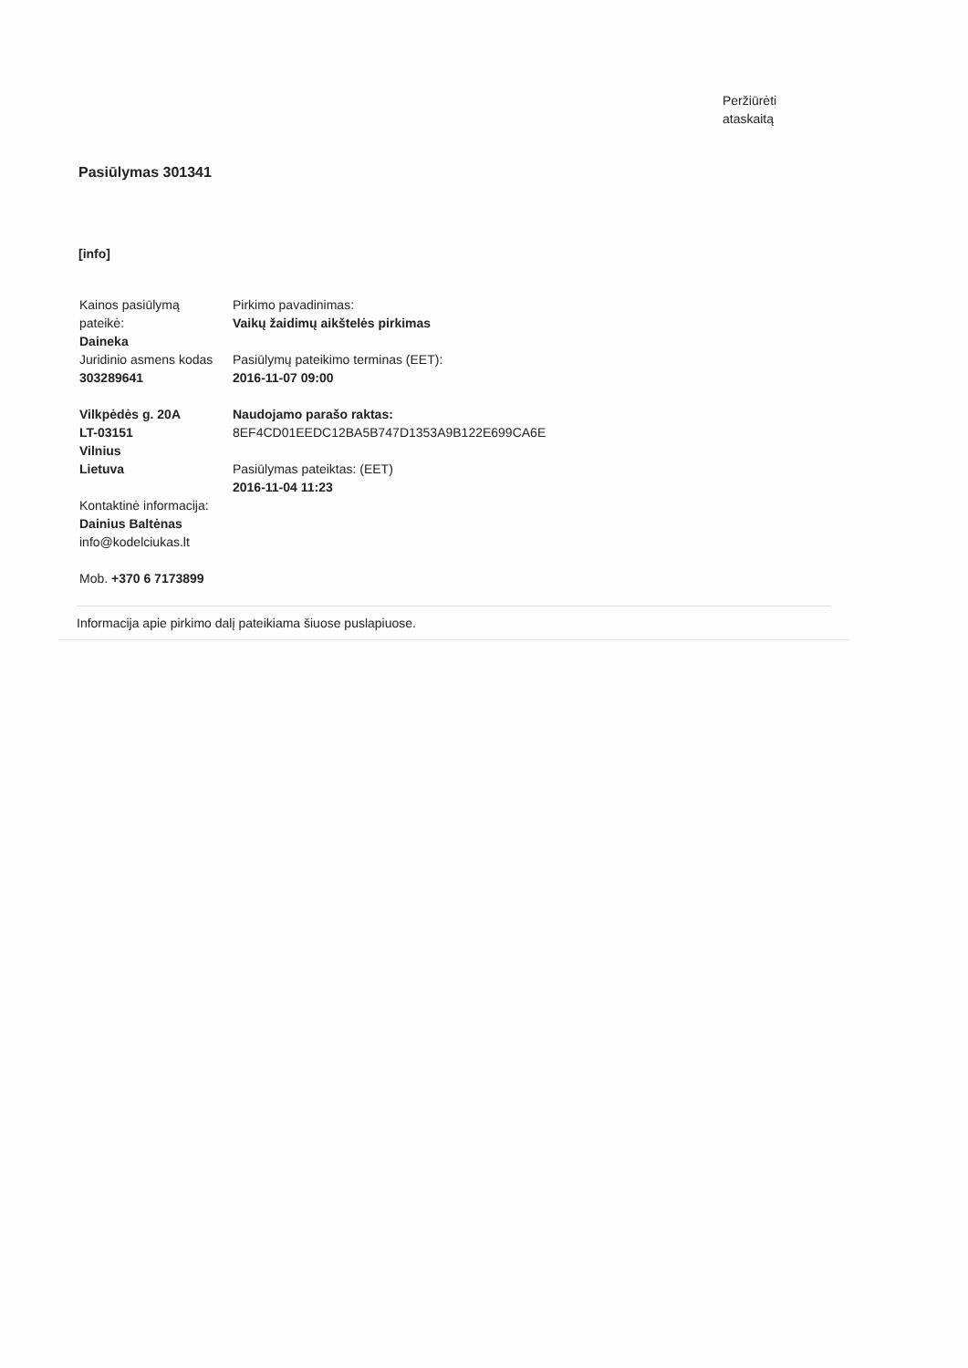Peržiūrėti
ataskaitą
Pasiūlymas 301341
[info]
Kainos pasiūlymą
pateikė:
Daineka
Juridinio asmens kodas
303289641
Vilkpėdės g. 20A
LT-03151
Vilnius
Lietuva
Kontaktinė informacija:
Dainius Baltėnas
info@kodelciukas.lt
Mob. +370 6 7173899
Pirkimo pavadinimas:
Vaikų žaidimų aikštelės pirkimas
Pasiūlymų pateikimo terminas (EET):
2016-11-07 09:00
Naudojamo parašo raktas:
8EF4CD01EEDC12BA5B747D1353A9B122E699CA6E
Pasiūlymas pateiktas: (EET)
2016-11-04 11:23
Informacija apie pirkimo dalį pateikiama šiuose puslapiuose.